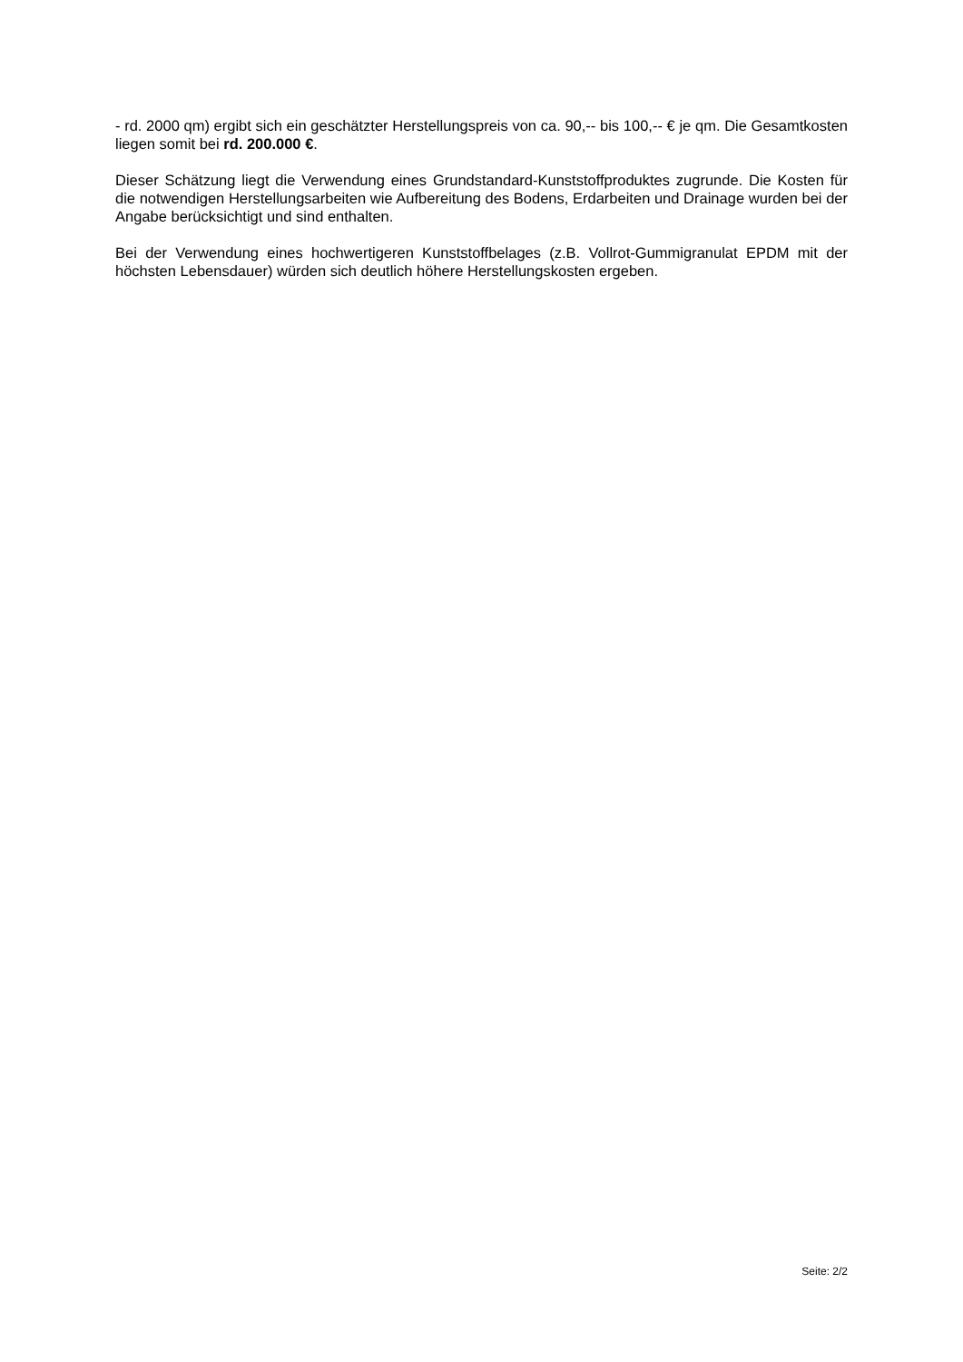- rd. 2000 qm) ergibt sich ein geschätzter Herstellungspreis von ca. 90,-- bis 100,-- € je qm. Die Gesamtkosten liegen somit bei rd. 200.000 €.
Dieser Schätzung liegt die Verwendung eines Grundstandard-Kunststoffproduktes zugrunde. Die Kosten für die notwendigen Herstellungsarbeiten wie Aufbereitung des Bodens, Erdarbeiten und Drainage wurden bei der Angabe berücksichtigt und sind enthalten.
Bei der Verwendung eines hochwertigeren Kunststoffbelages (z.B. Vollrot-Gummigranulat EPDM mit der höchsten Lebensdauer) würden sich deutlich höhere Herstellungskosten ergeben.
Seite: 2/2